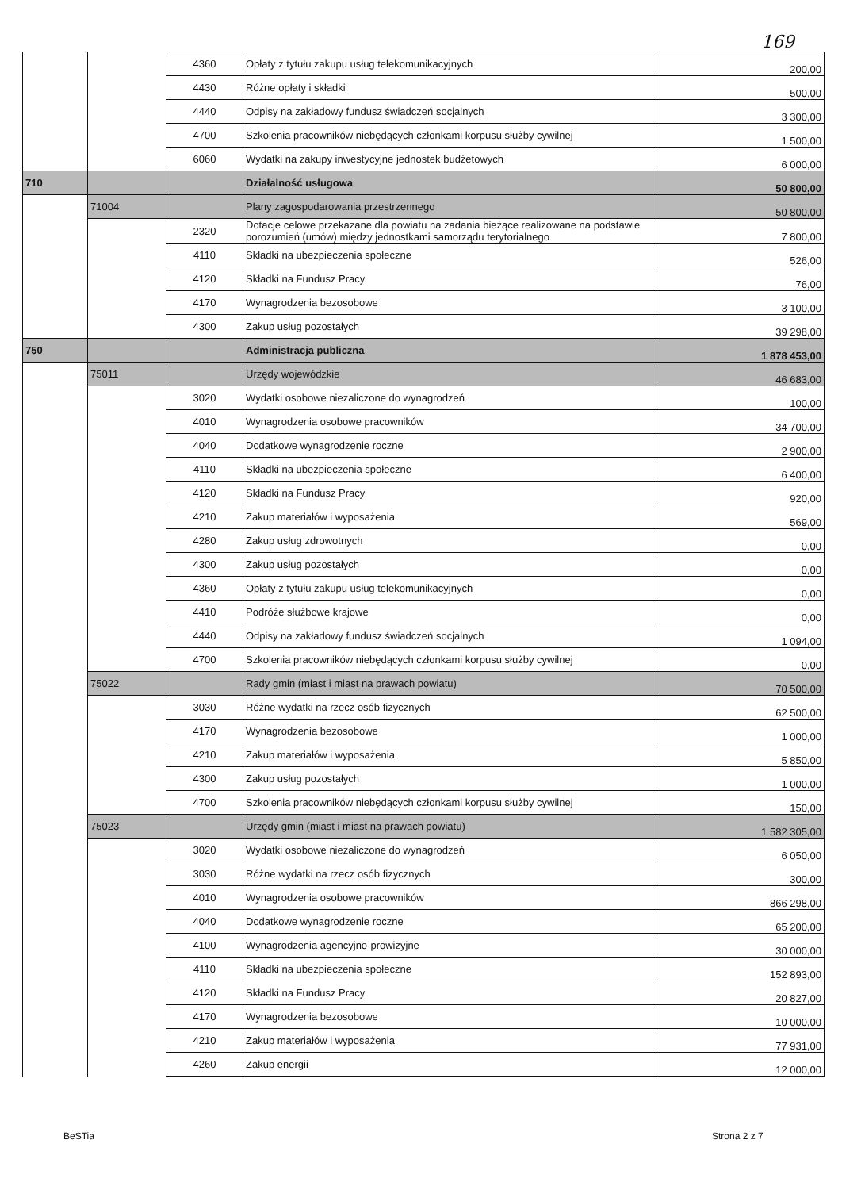169
| | | 4360 | Opłaty z tytułu zakupu usług telekomunikacyjnych | 200,00 |
| | | 4430 | Różne opłaty i składki | 500,00 |
| | | 4440 | Odpisy na zakładowy fundusz świadczeń socjalnych | 3 300,00 |
| | | 4700 | Szkolenia pracowników niebędących członkami korpusu służby cywilnej | 1 500,00 |
| | | 6060 | Wydatki na zakupy inwestycyjne jednostek budżetowych | 6 000,00 |
| 710 | | | Działalność usługowa | 50 800,00 |
| | 71004 | | Plany zagospodarowania przestrzennego | 50 800,00 |
| | | 2320 | Dotacje celowe przekazane dla powiatu na zadania bieżące realizowane na podstawie porozumień (umów) między jednostkami samorządu terytorialnego | 7 800,00 |
| | | 4110 | Składki na ubezpieczenia społeczne | 526,00 |
| | | 4120 | Składki na Fundusz Pracy | 76,00 |
| | | 4170 | Wynagrodzenia bezosobowe | 3 100,00 |
| | | 4300 | Zakup usług pozostałych | 39 298,00 |
| 750 | | | Administracja publiczna | 1 878 453,00 |
| | 75011 | | Urzędy wojewódzkie | 46 683,00 |
| | | 3020 | Wydatki osobowe niezaliczone do wynagrodzeń | 100,00 |
| | | 4010 | Wynagrodzenia osobowe pracowników | 34 700,00 |
| | | 4040 | Dodatkowe wynagrodzenie roczne | 2 900,00 |
| | | 4110 | Składki na ubezpieczenia społeczne | 6 400,00 |
| | | 4120 | Składki na Fundusz Pracy | 920,00 |
| | | 4210 | Zakup materiałów i wyposażenia | 569,00 |
| | | 4280 | Zakup usług zdrowotnych | 0,00 |
| | | 4300 | Zakup usług pozostałych | 0,00 |
| | | 4360 | Opłaty z tytułu zakupu usług telekomunikacyjnych | 0,00 |
| | | 4410 | Podróże służbowe krajowe | 0,00 |
| | | 4440 | Odpisy na zakładowy fundusz świadczeń socjalnych | 1 094,00 |
| | | 4700 | Szkolenia pracowników niebędących członkami korpusu służby cywilnej | 0,00 |
| | 75022 | | Rady gmin (miast i miast na prawach powiatu) | 70 500,00 |
| | | 3030 | Różne wydatki na rzecz osób fizycznych | 62 500,00 |
| | | 4170 | Wynagrodzenia bezosobowe | 1 000,00 |
| | | 4210 | Zakup materiałów i wyposażenia | 5 850,00 |
| | | 4300 | Zakup usług pozostałych | 1 000,00 |
| | | 4700 | Szkolenia pracowników niebędących członkami korpusu służby cywilnej | 150,00 |
| | 75023 | | Urzędy gmin (miast i miast na prawach powiatu) | 1 582 305,00 |
| | | 3020 | Wydatki osobowe niezaliczone do wynagrodzeń | 6 050,00 |
| | | 3030 | Różne wydatki na rzecz osób fizycznych | 300,00 |
| | | 4010 | Wynagrodzenia osobowe pracowników | 866 298,00 |
| | | 4040 | Dodatkowe wynagrodzenie roczne | 65 200,00 |
| | | 4100 | Wynagrodzenia agencyjno-prowizyjne | 30 000,00 |
| | | 4110 | Składki na ubezpieczenia społeczne | 152 893,00 |
| | | 4120 | Składki na Fundusz Pracy | 20 827,00 |
| | | 4170 | Wynagrodzenia bezosobowe | 10 000,00 |
| | | 4210 | Zakup materiałów i wyposażenia | 77 931,00 |
| | | 4260 | Zakup energii | 12 000,00 |
BeSTia Strona 2 z 7